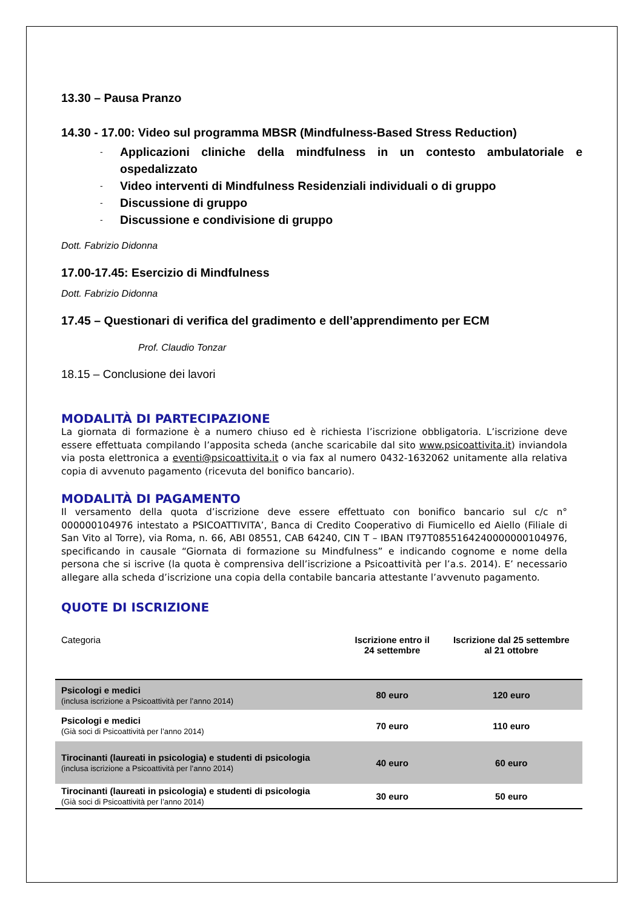13.30 – Pausa Pranzo
14.30 - 17.00: Video sul programma MBSR (Mindfulness-Based Stress Reduction)
- Applicazioni cliniche della mindfulness in un contesto ambulatoriale e ospedalizzato
- Video interventi di Mindfulness Residenziali individuali o di gruppo
- Discussione di gruppo
- Discussione e condivisione di gruppo
Dott. Fabrizio Didonna
17.00-17.45: Esercizio di Mindfulness
Dott. Fabrizio Didonna
17.45 – Questionari di verifica del gradimento e dell’apprendimento per ECM
Prof. Claudio Tonzar
18.15 – Conclusione dei lavori
MODALITÀ DI PARTECIPAZIONE
La giornata di formazione è a numero chiuso ed è richiesta l’iscrizione obbligatoria. L’iscrizione deve essere effettuata compilando l’apposita scheda (anche scaricabile dal sito www.psicoattivita.it) inviandola via posta elettronica a eventi@psicoattivita.it o via fax al numero 0432-1632062 unitamente alla relativa copia di avvenuto pagamento (ricevuta del bonifico bancario).
MODALITÀ DI PAGAMENTO
Il versamento della quota d’iscrizione deve essere effettuato con bonifico bancario sul c/c n° 000000104976 intestato a PSICOATTIVITA’, Banca di Credito Cooperativo di Fiumicello ed Aiello (Filiale di San Vito al Torre), via Roma, n. 66, ABI 08551, CAB 64240, CIN T – IBAN IT97T0855164240000000104976, specificando in causale “Giornata di formazione su Mindfulness” e indicando cognome e nome della persona che si iscrive (la quota è comprensiva dell’iscrizione a Psicoattività per l’a.s. 2014). E’ necessario allegare alla scheda d’iscrizione una copia della contabile bancaria attestante l’avvenuto pagamento.
QUOTE DI ISCRIZIONE
| Categoria | Iscrizione entro il 24 settembre | Iscrizione dal 25 settembre al 21 ottobre |
| --- | --- | --- |
| Psicologi e medici (inclusa iscrizione a Psicoattività per l’anno 2014) | 80 euro | 120 euro |
| Psicologi e medici (Già soci di Psicoattività per l’anno 2014) | 70 euro | 110 euro |
| Tirocinanti (laureati in psicologia) e studenti di psicologia (inclusa iscrizione a Psicoattività per l’anno 2014) | 40 euro | 60 euro |
| Tirocinanti (laureati in psicologia) e studenti di psicologia (Già soci di Psicoattività per l’anno 2014) | 30 euro | 50 euro |